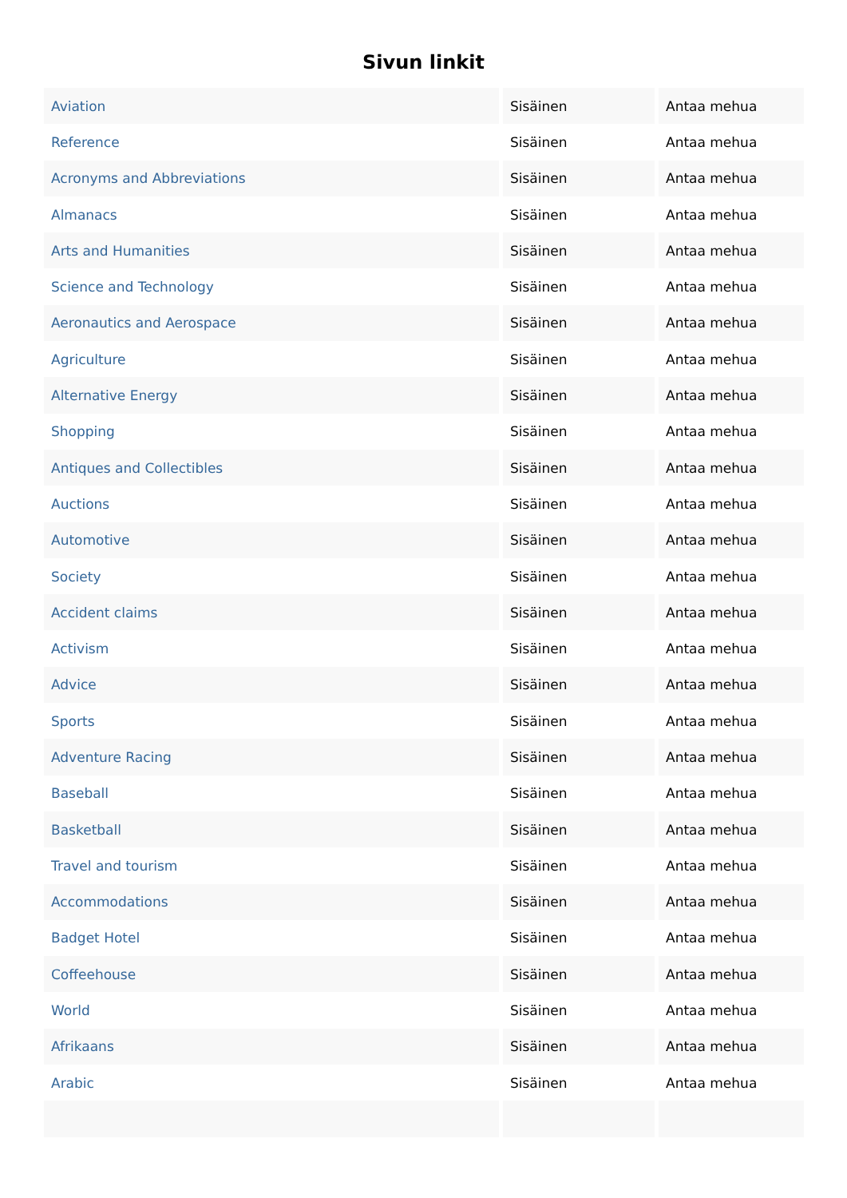Sivun linkit
| Aviation | Sisäinen | Antaa mehua |
| Reference | Sisäinen | Antaa mehua |
| Acronyms and Abbreviations | Sisäinen | Antaa mehua |
| Almanacs | Sisäinen | Antaa mehua |
| Arts and Humanities | Sisäinen | Antaa mehua |
| Science and Technology | Sisäinen | Antaa mehua |
| Aeronautics and Aerospace | Sisäinen | Antaa mehua |
| Agriculture | Sisäinen | Antaa mehua |
| Alternative Energy | Sisäinen | Antaa mehua |
| Shopping | Sisäinen | Antaa mehua |
| Antiques and Collectibles | Sisäinen | Antaa mehua |
| Auctions | Sisäinen | Antaa mehua |
| Automotive | Sisäinen | Antaa mehua |
| Society | Sisäinen | Antaa mehua |
| Accident claims | Sisäinen | Antaa mehua |
| Activism | Sisäinen | Antaa mehua |
| Advice | Sisäinen | Antaa mehua |
| Sports | Sisäinen | Antaa mehua |
| Adventure Racing | Sisäinen | Antaa mehua |
| Baseball | Sisäinen | Antaa mehua |
| Basketball | Sisäinen | Antaa mehua |
| Travel and tourism | Sisäinen | Antaa mehua |
| Accommodations | Sisäinen | Antaa mehua |
| Badget Hotel | Sisäinen | Antaa mehua |
| Coffeehouse | Sisäinen | Antaa mehua |
| World | Sisäinen | Antaa mehua |
| Afrikaans | Sisäinen | Antaa mehua |
| Arabic | Sisäinen | Antaa mehua |